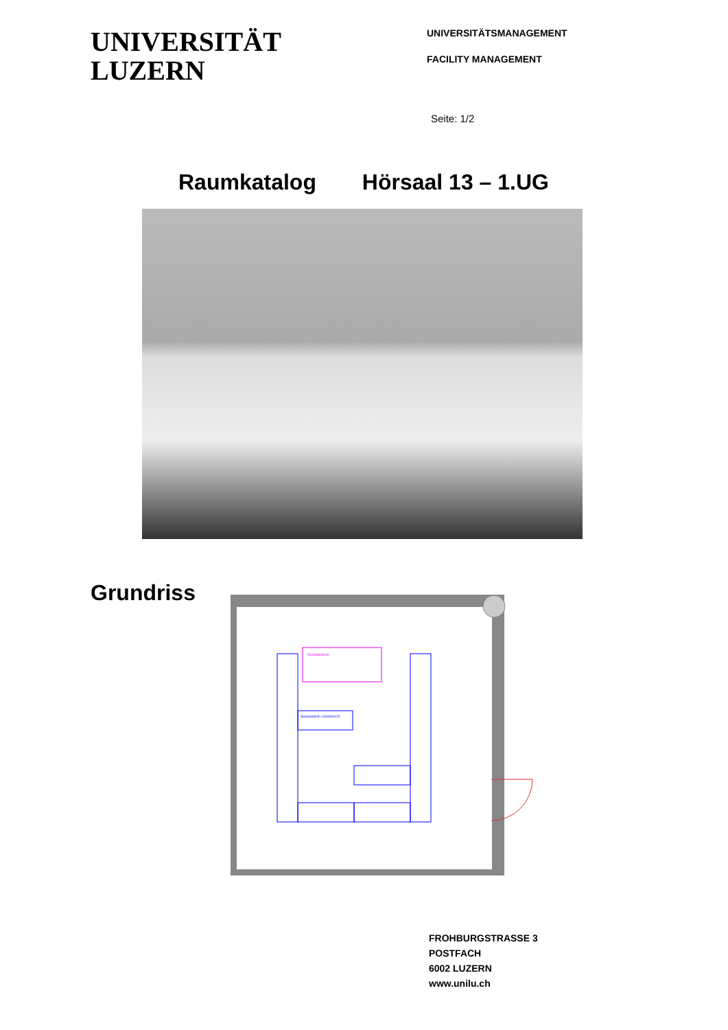UNIVERSITÄT
LUZERN
UNIVERSITÄTSMANAGEMENT
FACILITY MANAGEMENT
Seite: 1/2
Raumkatalog Hörsaal 13 – 1.UG
Grundriss
Dozententisch
Seminartisch 140x60x120
FROHBURGSTRASSE 3
POSTFACH
6002 LUZERN
www.unilu.ch